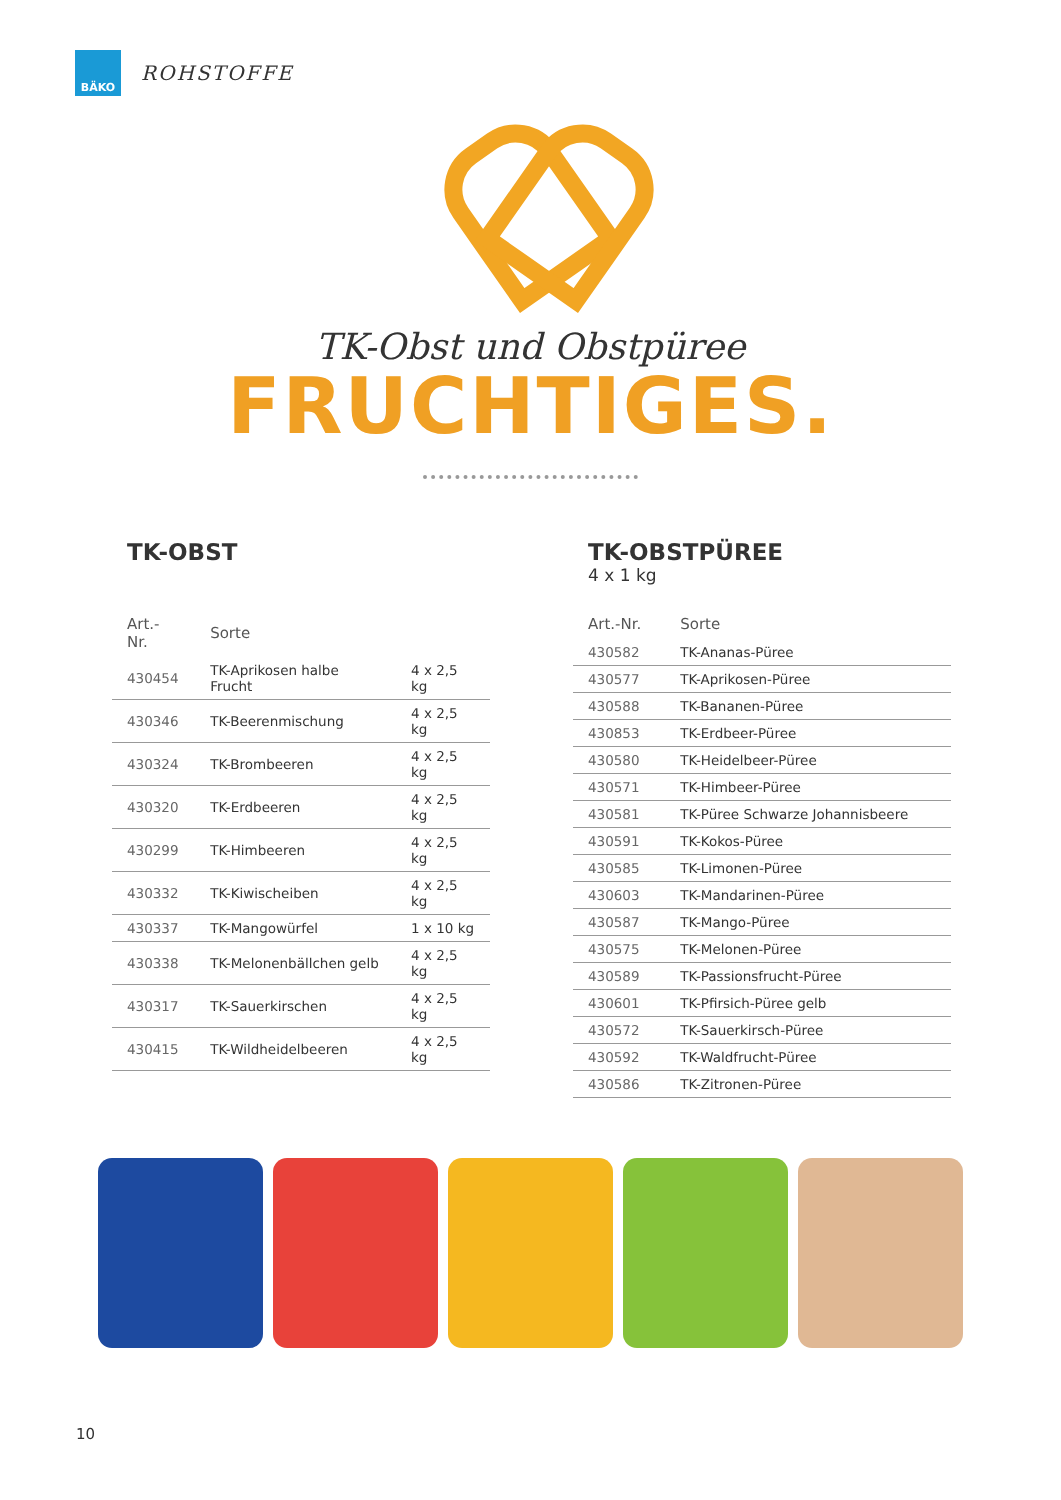BÄKO
ROHSTOFFE
TK-Obst und Obstpüree
FRUCHTIGES.
TK-OBST
| Art.-Nr. | Sorte | |
| --- | --- | --- |
| 430454 | TK-Aprikosen halbe Frucht | 4 x 2,5 kg |
| 430346 | TK-Beerenmischung | 4 x 2,5 kg |
| 430324 | TK-Brombeeren | 4 x 2,5 kg |
| 430320 | TK-Erdbeeren | 4 x 2,5 kg |
| 430299 | TK-Himbeeren | 4 x 2,5 kg |
| 430332 | TK-Kiwischeiben | 4 x 2,5 kg |
| 430337 | TK-Mangowürfel | 1 x 10 kg |
| 430338 | TK-Melonenbällchen gelb | 4 x 2,5 kg |
| 430317 | TK-Sauerkirschen | 4 x 2,5 kg |
| 430415 | TK-Wildheidelbeeren | 4 x 2,5 kg |
TK-OBSTPÜREE
4 x 1 kg
| Art.-Nr. | Sorte |
| --- | --- |
| 430582 | TK-Ananas-Püree |
| 430577 | TK-Aprikosen-Püree |
| 430588 | TK-Bananen-Püree |
| 430853 | TK-Erdbeer-Püree |
| 430580 | TK-Heidelbeer-Püree |
| 430571 | TK-Himbeer-Püree |
| 430581 | TK-Püree Schwarze Johannisbeere |
| 430591 | TK-Kokos-Püree |
| 430585 | TK-Limonen-Püree |
| 430603 | TK-Mandarinen-Püree |
| 430587 | TK-Mango-Püree |
| 430575 | TK-Melonen-Püree |
| 430589 | TK-Passionsfrucht-Püree |
| 430601 | TK-Pfirsich-Püree gelb |
| 430572 | TK-Sauerkirsch-Püree |
| 430592 | TK-Waldfrucht-Püree |
| 430586 | TK-Zitronen-Püree |
10